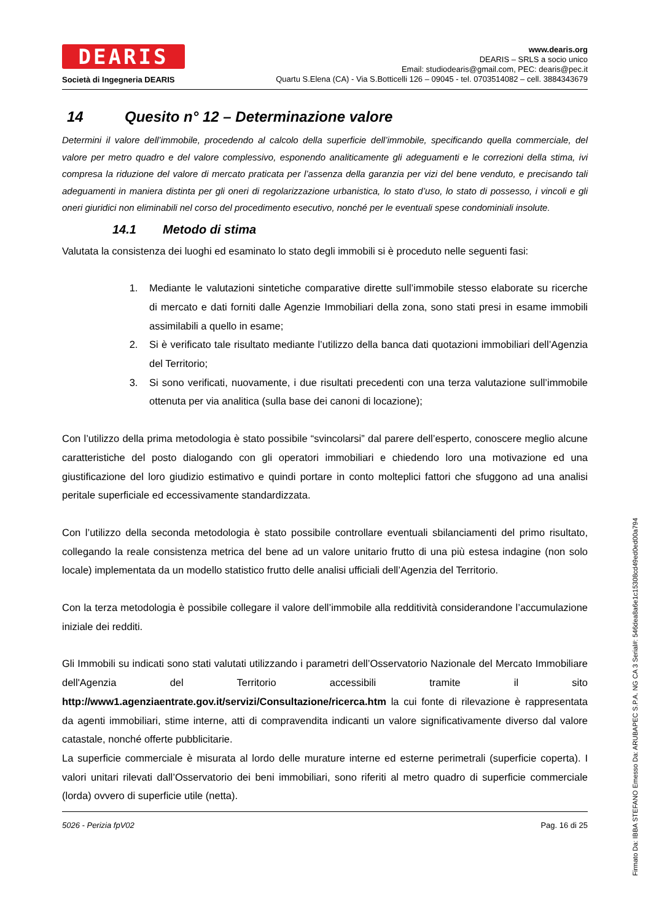DEARIS
Società di Ingegneria DEARIS
www.dearis.org
DEARIS – SRLS a socio unico
Email: studiodearis@gmail.com, PEC: dearis@pec.it
Quartu S.Elena (CA) - Via S.Botticelli 126 – 09045 - tel. 0703514082 – cell. 3884343679
14 Quesito n° 12 – Determinazione valore
Determini il valore dell’immobile, procedendo al calcolo della superficie dell’immobile, specificando quella commerciale, del valore per metro quadro e del valore complessivo, esponendo analiticamente gli adeguamenti e le correzioni della stima, ivi compresa la riduzione del valore di mercato praticata per l’assenza della garanzia per vizi del bene venduto, e precisando tali adeguamenti in maniera distinta per gli oneri di regolarizzazione urbanistica, lo stato d’uso, lo stato di possesso, i vincoli e gli oneri giuridici non eliminabili nel corso del procedimento esecutivo, nonché per le eventuali spese condominiali insolute.
14.1 Metodo di stima
Valutata la consistenza dei luoghi ed esaminato lo stato degli immobili si è proceduto nelle seguenti fasi:
1. Mediante le valutazioni sintetiche comparative dirette sull’immobile stesso elaborate su ricerche di mercato e dati forniti dalle Agenzie Immobiliari della zona, sono stati presi in esame immobili assimilabili a quello in esame;
2. Si è verificato tale risultato mediante l’utilizzo della banca dati quotazioni immobiliari dell’Agenzia del Territorio;
3. Si sono verificati, nuovamente, i due risultati precedenti con una terza valutazione sull’immobile ottenuta per via analitica (sulla base dei canoni di locazione);
Con l’utilizzo della prima metodologia è stato possibile “svincolarsi” dal parere dell’esperto, conoscere meglio alcune caratteristiche del posto dialogando con gli operatori immobiliari e chiedendo loro una motivazione ed una giustificazione del loro giudizio estimativo e quindi portare in conto molteplici fattori che sfuggono ad una analisi peritale superficiale ed eccessivamente standardizzata.
Con l’utilizzo della seconda metodologia è stato possibile controllare eventuali sbilanciamenti del primo risultato, collegando la reale consistenza metrica del bene ad un valore unitario frutto di una più estesa indagine (non solo locale) implementata da un modello statistico frutto delle analisi ufficiali dell’Agenzia del Territorio.
Con la terza metodologia è possibile collegare il valore dell’immobile alla redditività considerandone l’accumulazione iniziale dei redditi.
Gli Immobili su indicati sono stati valutati utilizzando i parametri dell’Osservatorio Nazionale del Mercato Immobiliare dell'Agenzia del Territorio accessibili tramite il sito http://www1.agenziaentrate.gov.it/servizi/Consultazione/ricerca.htm la cui fonte di rilevazione è rappresentata da agenti immobiliari, stime interne, atti di compravendita indicanti un valore significativamente diverso dal valore catastale, nonché offerte pubblicitarie.
La superficie commerciale è misurata al lordo delle murature interne ed esterne perimetrali (superficie coperta). I valori unitari rilevati dall’Osservatorio dei beni immobiliari, sono riferiti al metro quadro di superficie commerciale (lorda) ovvero di superficie utile (netta).
5026 - Perizia fpV02 Pag. 16 di 25
Firmato Da: IBBA STEFANO Emesso Da: ARUBAPEC S.P.A. NG CA 3 Serial#: 546dea8a6e1c15308cd49ed0ed00a794